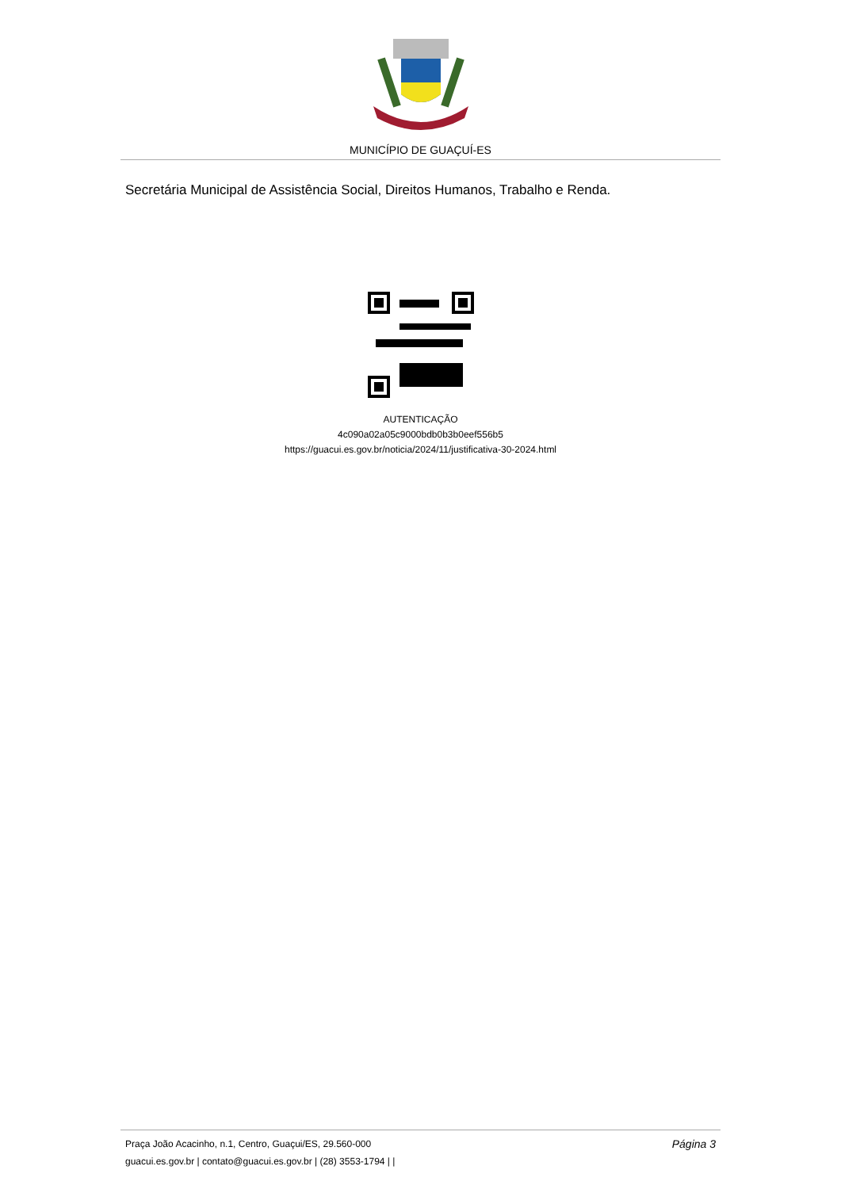MUNICÍPIO DE GUAÇUÍ-ES
Secretária Municipal de Assistência Social, Direitos Humanos, Trabalho e Renda.
AUTENTICAÇÃO
4c090a02a05c9000bdb0b3b0eef556b5
https://guacui.es.gov.br/noticia/2024/11/justificativa-30-2024.html
Praça João Acacinho, n.1, Centro, Guaçui/ES, 29.560-000
guacui.es.gov.br | contato@guacui.es.gov.br | (28) 3553-1794 | |
Página 3